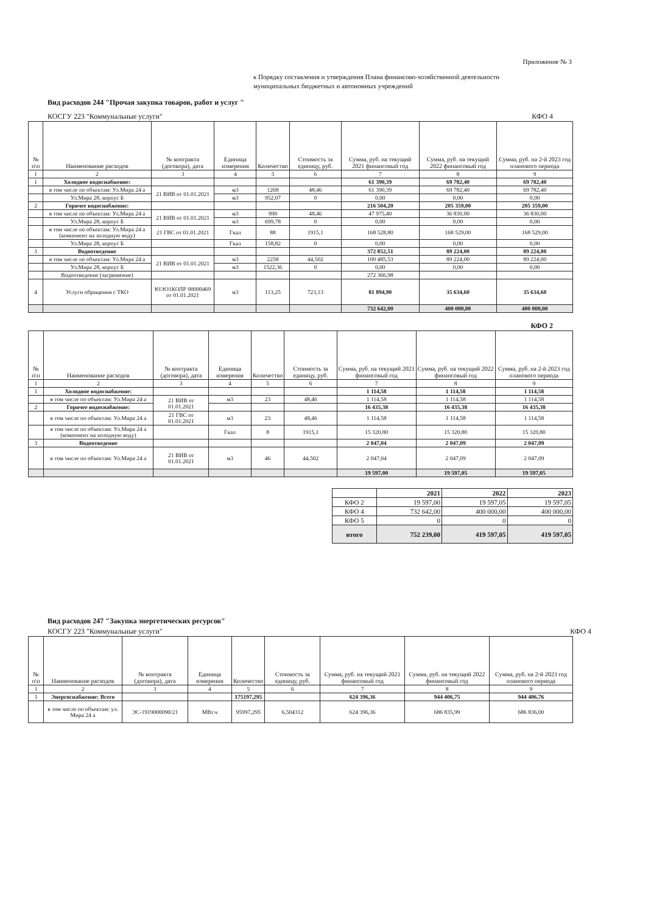Приложение № 3
к Порядку составления и утверждения Плана финансово-хозяйственной деятельности
муниципальных бюджетных и автономных учреждений
Вид расходов 244 "Прочая закупка товаров, работ и услуг "
КОСГУ 223 "Коммунальные услуги" КФО 4
| № п\п | Наименование расходов | № контракта (договора), дата | Единица измерения | Количество | Стоимость за единицу, руб. | Сумма, руб. на текущий 2021 финансовый год | Сумма, руб. на текущий 2022 финансовый год | Сумма, руб. на 2-й 2023 год планового периода |
| --- | --- | --- | --- | --- | --- | --- | --- | --- |
| 1 | 2 | 3 | 4 | 5 | 6 | 7 | 8 | 9 |
| 1 | Холодное водоснабжение: | | | | | 61 390,39 | 69 782,40 | 69 782,40 |
| | в том числе по объектам: Ул.Мира 24 а | 21 ВИВ от 01.01.2021 | м3 | 1268 | 48,46 | 61 390,39 | 69 782,40 | 69 782,40 |
| | Ул.Мира 28, корпус Б | | м3 | 952,07 | 0 | 0,00 | 0,00 | 0,00 |
| 2 | Горячее водоснабжение: | | | | | 216 504,20 | 205 359,00 | 205 359,00 |
| | в том числе по объектам: Ул.Мира 24 а | 21 ВИВ от 01.01.2021 | м3 | 990 | 48,46 | 47 975,40 | 36 830,00 | 36 830,00 |
| | Ул.Мира 28, корпус Б | | м3 | 699,78 | 0 | 0,00 | 0,00 | 0,00 |
| | в том числе по объектам: Ул.Мира 24 а (компонент на холодную воду) | 21 ГВС от 01.01.2021 | Гкал | 88 | 1915,1 | 168 528,80 | 168 529,00 | 168 529,00 |
| | Ул.Мира 28, корпус Б | | Гкал | 158,82 | 0 | 0,00 | 0,00 | 0,00 |
| 3 | Водоотведение | | | | | 372 852,51 | 89 224,00 | 89 224,00 |
| | в том числе по объектам: Ул.Мира 24 а | 21 ВИВ от 01.01.2021 | м3 | 2258 | 44,502 | 100 485,53 | 89 224,00 | 89 224,00 |
| | Ул.Мира 28, корпус Б | | м3 | 1522,36 | 0 | 0,00 | 0,00 | 0,00 |
| | Водоотведение (загрязнение) | | | | | 272 366,98 | | |
| 4 | Услуги обращения с ТКО | ЮЭО1КОЛР 00000469 от 01.01.2021 | м3 | 113,25 | 723,13 | 81 894,90 | 35 634,60 | 35 634,60 |
| | | | | | | 732 642,00 | 400 000,00 | 400 000,00 |
КФО 2
| № п\п | Наименование расходов | № контракта (договора), дата | Единица измерения | Количество | Стоимость за единицу, руб. | Сумма, руб. на текущий 2021 финансовый год | Сумма, руб. на текущий 2022 финансовый год | Сумма, руб. на 2-й 2023 год планового периода |
| --- | --- | --- | --- | --- | --- | --- | --- | --- |
| 1 | 2 | 3 | 4 | 5 | 6 | 7 | 8 | 9 |
| 1 | Холодное водоснабжение: | | | | | 1 114,58 | 1 114,58 | 1 114,58 |
| | в том числе по объектам: Ул.Мира 24 а | 21 ВИВ от 01.01.2021 | м3 | 23 | 48,46 | 1 114,58 | 1 114,58 | 1 114,58 |
| 2 | Горячее водоснабжение: | | | | | 16 435,38 | 16 435,38 | 16 435,38 |
| | в том числе по объектам: Ул.Мира 24 а | 21 ГВС от 01.01.2021 | м3 | 23 | 48,46 | 1 114,58 | 1 114,58 | 1 114,58 |
| | в том числе по объектам: Ул.Мира 24 а (компонент на холодную воду) | | Гкал | 8 | 1915,1 | 15 320,80 | 15 320,80 | 15 320,80 |
| 3 | Водоотведение | | | | | 2 047,04 | 2 047,09 | 2 047,09 |
| | в том числе по объектам: Ул.Мира 24 а | 21 ВИВ от 01.01.2021 | м3 | 46 | 44,502 | 2 047,04 | 2 047,09 | 2 047,09 |
| | | | | | | 19 597,00 | 19 597,05 | 19 597,05 |
| | 2021 | 2022 | 2023 |
| КФО 2 | 19 597,00 | 19 597,05 | 19 597,05 |
| КФО 4 | 732 642,00 | 400 000,00 | 400 000,00 |
| КФО 5 | 0 | 0 | 0 |
| итого | 752 239,00 | 419 597,05 | 419 597,05 |
Вид расходов 247 "Закупка энергетических ресурсов"
КОСГУ 223 "Коммунальные услуги" КФО 4
| № п\п | Наименование расходов | № контракта (договора), дата | Единица измерения | Количество | Стоимость за единицу, руб. | Сумма, руб. на текущий 2021 финансовый год | Сумма, руб. на текущий 2022 финансовый год | Сумма, руб. на 2-й 2023 год планового периода |
| --- | --- | --- | --- | --- | --- | --- | --- | --- |
| 1 | 2 | 3 | 4 | 5 | 6 | 7 | 8 | 9 |
| 1 | Энергоснабжение: Всего | | | 175197,295 | | 624 396,36 | 944 406,75 | 944 406,76 |
| | в том числе по объектам: ул. Мира 24 а | ЭС-1919000090/21 | МВт.ч | 95997,295 | 6,504312 | 624 396,36 | 686 835,99 | 686 836,00 |